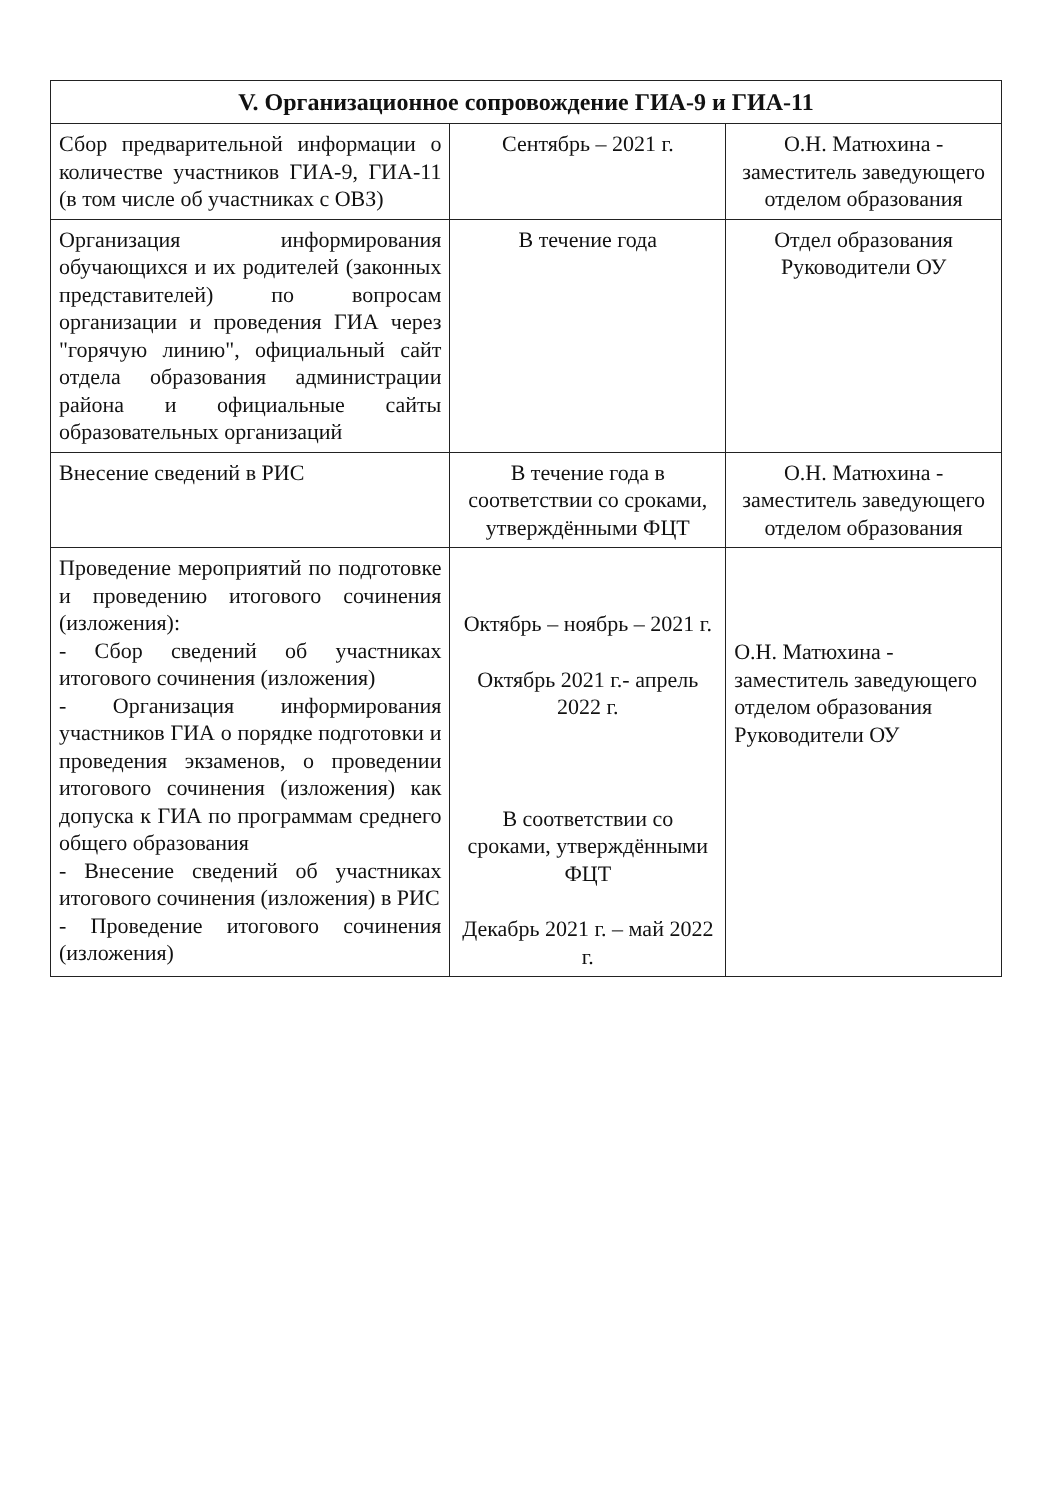| V. Организационное сопровождение ГИА-9 и ГИА-11 | | |
| --- | --- | --- |
| Сбор предварительной информации о количестве участников ГИА-9, ГИА-11 (в том числе об участниках с ОВЗ) | Сентябрь – 2021 г. | О.Н. Матюхина - заместитель заведующего отделом образования |
| Организация информирования обучающихся и их родителей (законных представителей) по вопросам организации и проведения ГИА через "горячую линию", официальный сайт отдела образования администрации района и официальные сайты образовательных организаций | В течение года | Отдел образования Руководители ОУ |
| Внесение сведений в РИС | В течение года в соответствии со сроками, утверждёнными ФЦТ | О.Н. Матюхина - заместитель заведующего отделом образования |
| Проведение мероприятий по подготовке и проведению итогового сочинения (изложения): - Сбор сведений об участниках итогового сочинения (изложения) - Организация информирования участников ГИА о порядке подготовки и проведения экзаменов, о проведении итогового сочинения (изложения) как допуска к ГИА по программам среднего общего образования - Внесение сведений об участниках итогового сочинения (изложения) в РИС - Проведение итогового сочинения (изложения) | Октябрь – ноябрь – 2021 г. Октябрь 2021 г.- апрель 2022 г. В соответствии со сроками, утверждёнными ФЦТ Декабрь 2021 г. – май 2022 г. | О.Н. Матюхина - заместитель заведующего отделом образования Руководители ОУ |